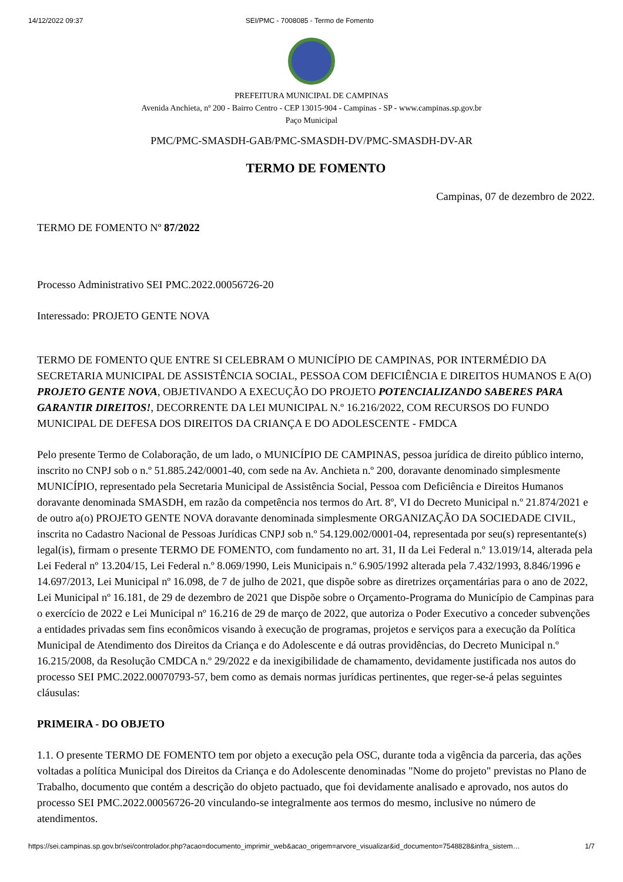14/12/2022 09:37 SEI/PMC - 7008085 - Termo de Fomento
PREFEITURA MUNICIPAL DE CAMPINAS
Avenida Anchieta, nº 200 - Bairro Centro - CEP 13015-904 - Campinas - SP - www.campinas.sp.gov.br
Paço Municipal
PMC/PMC-SMASDH-GAB/PMC-SMASDH-DV/PMC-SMASDH-DV-AR
TERMO DE FOMENTO
Campinas, 07 de dezembro de 2022.
TERMO DE FOMENTO Nº 87/2022
Processo Administrativo SEI PMC.2022.00056726-20
Interessado: PROJETO GENTE NOVA
TERMO DE FOMENTO QUE ENTRE SI CELEBRAM O MUNICÍPIO DE CAMPINAS, POR INTERMÉDIO DA SECRETARIA MUNICIPAL DE ASSISTÊNCIA SOCIAL, PESSOA COM DEFICIÊNCIA E DIREITOS HUMANOS E A(O) PROJETO GENTE NOVA, OBJETIVANDO A EXECUÇÃO DO PROJETO POTENCIALIZANDO SABERES PARA GARANTIR DIREITOS!, DECORRENTE DA LEI MUNICIPAL N.º 16.216/2022, COM RECURSOS DO FUNDO MUNICIPAL DE DEFESA DOS DIREITOS DA CRIANÇA E DO ADOLESCENTE - FMDCA
Pelo presente Termo de Colaboração, de um lado, o MUNICÍPIO DE CAMPINAS, pessoa jurídica de direito público interno, inscrito no CNPJ sob o n.º 51.885.242/0001-40, com sede na Av. Anchieta n.º 200, doravante denominado simplesmente MUNICÍPIO, representado pela Secretaria Municipal de Assistência Social, Pessoa com Deficiência e Direitos Humanos doravante denominada SMASDH, em razão da competência nos termos do Art. 8º, VI do Decreto Municipal n.º 21.874/2021 e de outro a(o) PROJETO GENTE NOVA doravante denominada simplesmente ORGANIZAÇÃO DA SOCIEDADE CIVIL, inscrita no Cadastro Nacional de Pessoas Jurídicas CNPJ sob n.º 54.129.002/0001-04, representada por seu(s) representante(s) legal(is), firmam o presente TERMO DE FOMENTO, com fundamento no art. 31, II da Lei Federal n.º 13.019/14, alterada pela Lei Federal nº 13.204/15, Lei Federal n.º 8.069/1990, Leis Municipais n.º 6.905/1992 alterada pela 7.432/1993, 8.846/1996 e 14.697/2013, Lei Municipal nº 16.098, de 7 de julho de 2021, que dispõe sobre as diretrizes orçamentárias para o ano de 2022, Lei Municipal nº 16.181, de 29 de dezembro de 2021 que Dispõe sobre o Orçamento-Programa do Município de Campinas para o exercício de 2022 e Lei Municipal nº 16.216 de 29 de março de 2022, que autoriza o Poder Executivo a conceder subvenções a entidades privadas sem fins econômicos visando à execução de programas, projetos e serviços para a execução da Política Municipal de Atendimento dos Direitos da Criança e do Adolescente e dá outras providências, do Decreto Municipal n.º 16.215/2008, da Resolução CMDCA n.º 29/2022 e da inexigibilidade de chamamento, devidamente justificada nos autos do processo SEI PMC.2022.00070793-57, bem como as demais normas jurídicas pertinentes, que reger-se-á pelas seguintes cláusulas:
PRIMEIRA - DO OBJETO
1.1. O presente TERMO DE FOMENTO tem por objeto a execução pela OSC, durante toda a vigência da parceria, das ações voltadas a política Municipal dos Direitos da Criança e do Adolescente denominadas "Nome do projeto" previstas no Plano de Trabalho, documento que contém a descrição do objeto pactuado, que foi devidamente analisado e aprovado, nos autos do processo SEI PMC.2022.00056726-20 vinculando-se integralmente aos termos do mesmo, inclusive no número de atendimentos.
https://sei.campinas.sp.gov.br/sei/controlador.php?acao=documento_imprimir_web&acao_origem=arvore_visualizar&id_documento=7548828&infra_sistem… 1/7